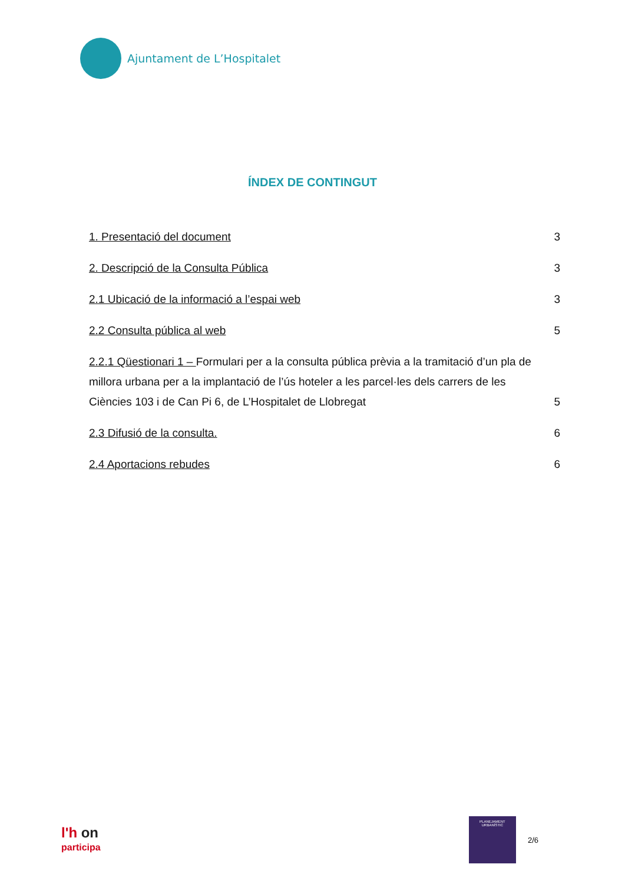Ajuntament de L’Hospitalet
ÍNDEX DE CONTINGUT
1. Presentació del document 3
2. Descripció de la Consulta Pública 3
2.1 Ubicació de la informació a l’espai web 3
2.2 Consulta pública al web 5
2.2.1 Qüestionari 1 – Formulari per a la consulta pública prèvia a la tramitació d’un pla de millora urbana per a la implantació de l’ús hoteler a les parcel·les dels carrers de les Ciències 103 i de Can Pi 6, de L’Hospitalet de Llobregat 5
2.3 Difusió de la consulta. 6
2.4 Aportacions rebudes 6
l'h on
participa
PLANEJAMENT
URBANÍSTIC
2/6